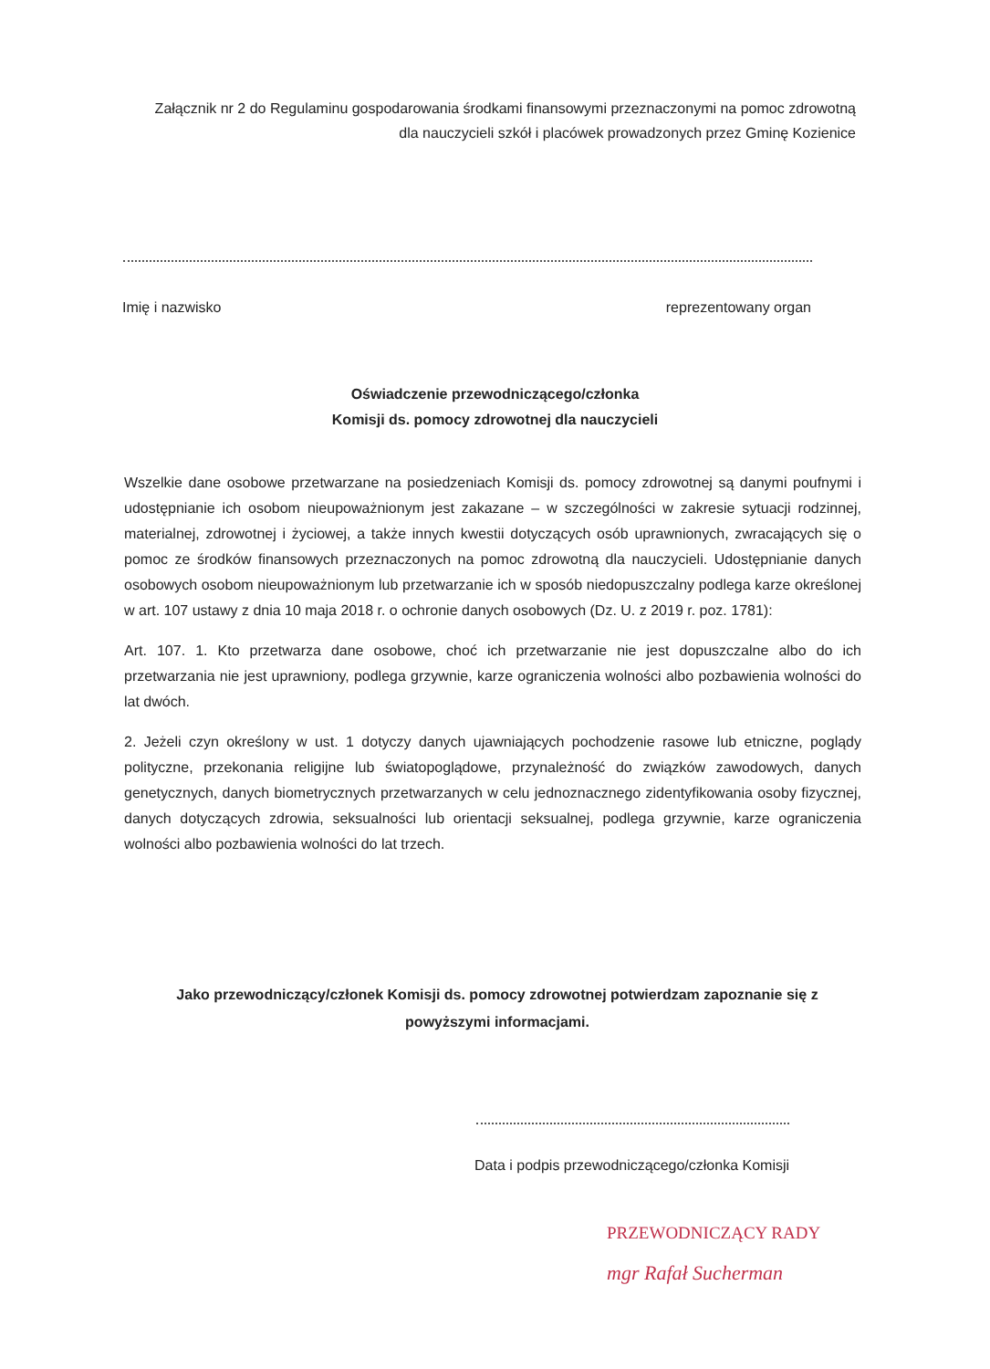Załącznik nr 2 do Regulaminu gospodarowania środkami finansowymi przeznaczonymi na pomoc zdrowotną dla nauczycieli szkół i placówek prowadzonych przez Gminę Kozienice
Imię i nazwisko reprezentowany organ
Oświadczenie przewodniczącego/członka
Komisji ds. pomocy zdrowotnej dla nauczycieli
Wszelkie dane osobowe przetwarzane na posiedzeniach Komisji ds. pomocy zdrowotnej są danymi poufnymi i udostępnianie ich osobom nieupoważnionym jest zakazane – w szczególności w zakresie sytuacji rodzinnej, materialnej, zdrowotnej i życiowej, a także innych kwestii dotyczących osób uprawnionych, zwracających się o pomoc ze środków finansowych przeznaczonych na pomoc zdrowotną dla nauczycieli. Udostępnianie danych osobowych osobom nieupoważnionym lub przetwarzanie ich w sposób niedopuszczalny podlega karze określonej w art. 107 ustawy z dnia 10 maja 2018 r. o ochronie danych osobowych (Dz. U. z 2019 r. poz. 1781):
Art. 107. 1. Kto przetwarza dane osobowe, choć ich przetwarzanie nie jest dopuszczalne albo do ich przetwarzania nie jest uprawniony, podlega grzywnie, karze ograniczenia wolności albo pozbawienia wolności do lat dwóch.
2. Jeżeli czyn określony w ust. 1 dotyczy danych ujawniających pochodzenie rasowe lub etniczne, poglądy polityczne, przekonania religijne lub światopoglądowe, przynależność do związków zawodowych, danych genetycznych, danych biometrycznych przetwarzanych w celu jednoznacznego zidentyfikowania osoby fizycznej, danych dotyczących zdrowia, seksualności lub orientacji seksualnej, podlega grzywnie, karze ograniczenia wolności albo pozbawienia wolności do lat trzech.
Jako przewodniczący/członek Komisji ds. pomocy zdrowotnej potwierdzam zapoznanie się z powyższymi informacjami.
Data i podpis przewodniczącego/członka Komisji
PRZEWODNICZĄCY RADY
mgr Rafał Sucherman